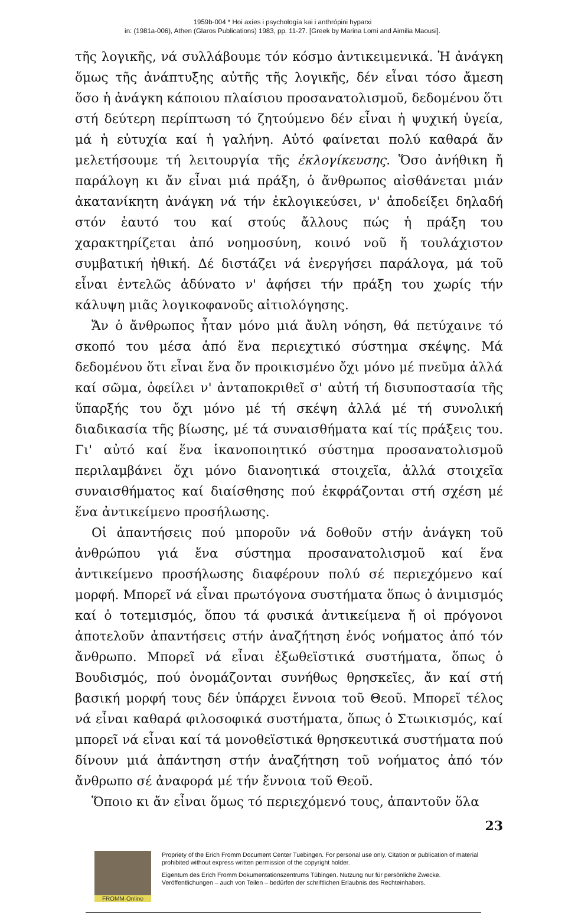1959b-004 * Hoi axíes i psychología kai i anthrópini hyparxi
in: (1981a-006), Athen (Glaros Publications) 1983, pp. 11-27. [Greek by Marina Lomi and Aimilia Maousi].
τῆς λογικῆς, νά συλλάβουμε τόν κόσμο ἀντικειμενικά. Ἡ ἀνάγκη ὅμως τῆς ἀνάπτυξης αὐτῆς τῆς λογικῆς, δέν εἶναι τόσο ἄμεση ὅσο ἡ ἀνάγκη κάποιου πλαίσιου προσανατολισμοῦ, δεδομένου ὅτι στή δεύτερη περίπτωση τό ζητούμενο δέν εἶναι ἡ ψυχική ὑγεία, μά ἡ εὐτυχία καί ἡ γαλήνη. Αὐτό φαίνεται πολύ καθαρά ἄν μελετήσουμε τή λειτουργία τῆς ἐκλογίκευσης. Ὅσο ἀνήθικη ἤ παράλογη κι ἄν εἶναι μιά πράξη, ὁ ἄνθρωπος αἰσθάνεται μιάν ἀκατανίκητη ἀνάγκη νά τήν ἐκλογικεύσει, ν' ἀποδείξει δηλαδή στόν ἑαυτό του καί στούς ἄλλους πώς ἡ πράξη του χαρακτηρίζεται ἀπό νοημοσύνη, κοινό νοῦ ἤ τουλάχιστον συμβατική ἠθική. Δέ διστάζει νά ἐνεργήσει παράλογα, μά τοῦ εἶναι ἐντελῶς ἀδύνατο ν' ἀφήσει τήν πράξη του χωρίς τήν κάλυψη μιᾶς λογικοφανοῦς αἰτιολόγησης.
Ἄν ὁ ἄνθρωπος ἦταν μόνο μιά ἄυλη νόηση, θά πετύχαινε τό σκοπό του μέσα ἀπό ἕνα περιεχτικό σύστημα σκέψης. Μά δεδομένου ὅτι εἶναι ἕνα ὄν προικισμένο ὄχι μόνο μέ πνεῦμα ἀλλά καί σῶμα, ὀφείλει ν' ἀνταποκριθεῖ σ' αὐτή τή δισυποστασία τῆς ὕπαρξής του ὄχι μόνο μέ τή σκέψη ἀλλά μέ τή συνολική διαδικασία τῆς βίωσης, μέ τά συναισθήματα καί τίς πράξεις του. Γι' αὐτό καί ἕνα ἱκανοποιητικό σύστημα προσανατολισμοῦ περιλαμβάνει ὄχι μόνο διανοητικά στοιχεῖα, ἀλλά στοιχεῖα συναισθήματος καί διαίσθησης πού ἐκφράζονται στή σχέση μέ ἕνα ἀντικείμενο προσήλωσης.
Οἱ ἀπαντήσεις πού μποροῦν νά δοθοῦν στήν ἀνάγκη τοῦ ἀνθρώπου γιά ἕνα σύστημα προσανατολισμοῦ καί ἕνα ἀντικείμενο προσήλωσης διαφέρουν πολύ σέ περιεχόμενο καί μορφή. Μπορεῖ νά εἶναι πρωτόγονα συστήματα ὅπως ὁ ἀνιμισμός καί ὁ τοτεμισμός, ὅπου τά φυσικά ἀντικείμενα ἤ οἱ πρόγονοι ἀποτελοῦν ἀπαντήσεις στήν ἀναζήτηση ἑνός νοήματος ἀπό τόν ἄνθρωπο. Μπορεῖ νά εἶναι ἐξωθεϊστικά συστήματα, ὅπως ὁ Βουδισμός, πού ὀνομάζονται συνήθως θρησκεῖες, ἄν καί στή βασική μορφή τους δέν ὑπάρχει ἔννοια τοῦ Θεοῦ. Μπορεῖ τέλος νά εἶναι καθαρά φιλοσοφικά συστήματα, ὅπως ὁ Στωικισμός, καί μπορεῖ νά εἶναι καί τά μονοθεϊστικά θρησκευτικά συστήματα πού δίνουν μιά ἀπάντηση στήν ἀναζήτηση τοῦ νοήματος ἀπό τόν ἄνθρωπο σέ ἀναφορά μέ τήν ἔννοια τοῦ Θεοῦ.
Ὅποιο κι ἄν εἶναι ὅμως τό περιεχόμενό τους, ἀπαντοῦν ὅλα
23
FROMM-Online
Propriety of the Erich Fromm Document Center Tuebingen. For personal use only. Citation or publication of material prohibited without express written permission of the copyright holder.
Eigentum des Erich Fromm Dokumentationszentrums Tübingen. Nutzung nur für persönliche Zwecke. Veröffentlichungen – auch von Teilen – bedürfen der schriftlichen Erlaubnis des Rechteinhabers.